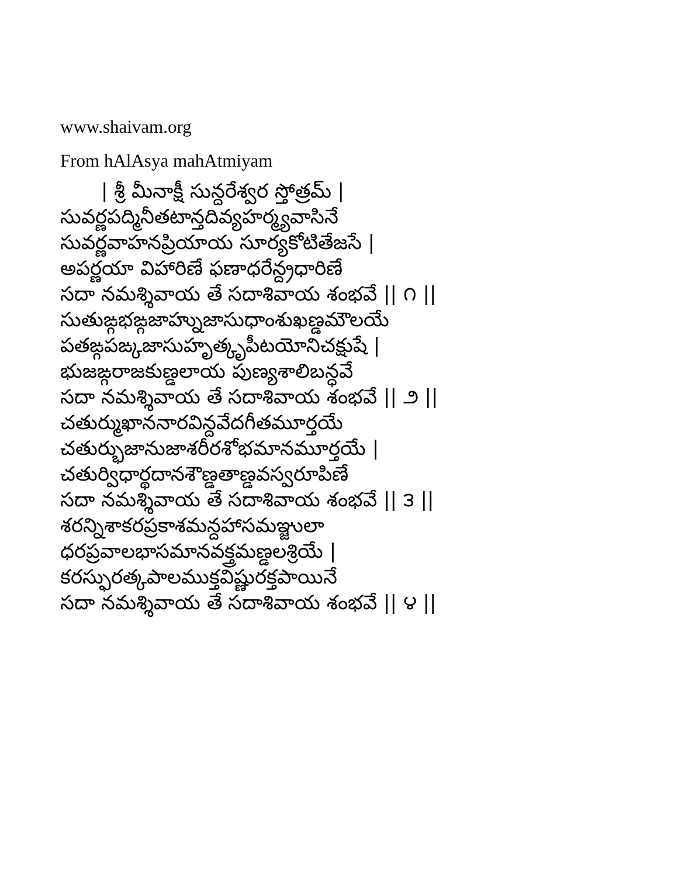www.shaivam.org
From hAlAsya mahAtmiyam
| శ్రీ మీనాక్షీ సున్దరేశ్వర స్తోత్రమ్ |
సువర్ణపద్మినీతటాన్తదివ్యహర్మ్యవాసినే సువర్ణవాహనప్రియాయ సూర్యకోటితేజసే | అపర్ణయా విహారిణే ఫణాధరేన్ద్రధారిణే సదా నమశ్శివాయ తే సదాశివాయ శంభవే || ౧ || సుతుఙ్గభఙ్గజాహ్నుజాసుధాంశుఖణ్డమౌలయే పతఙ్గపఙ్కజాసుహృత్కృపీటయోనిచక్షుషే | భుజఙ్గరాజకుణ్డలాయ పుణ్యశాలిబన్ధవే సదా నమశ్శివాయ తే సదాశివాయ శంభవే || ౨ || చతుర్ముఖాననారవిన్దవేదగీతమూర్తయే చతుర్భుజానుజాశరీరశోభమానమూర్తయే | చతుర్విధార్థదానశౌణ్డతాణ్డవస్వరూపిణే సదా నమశ్శివాయ తే సదాశివాయ శంభవే || ౩ || శరన్నిశాకరప్రకాశమన్దహాసమఞ్జులా ధరప్రవాలభాసమానవక్త్రమణ్డలశ్రియే | కరస్ఫురత్కపాలముక్తవిష్ణురక్తపాయినే సదా నమశ్శివాయ తే సదాశివాయ శంభవే || ౪ ||